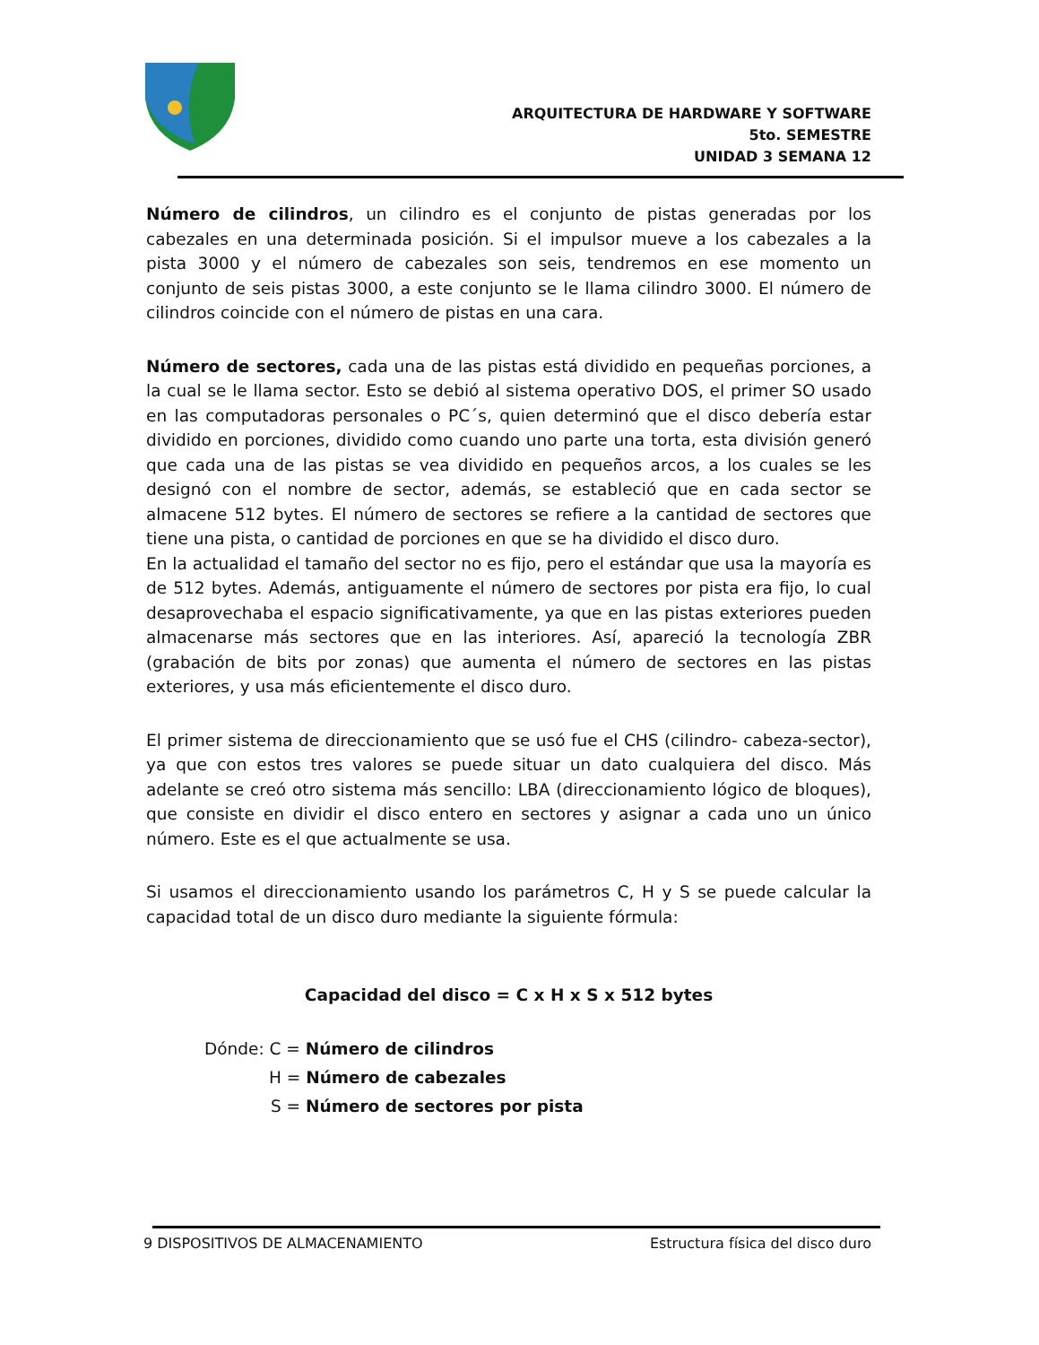ARQUITECTURA DE HARDWARE Y SOFTWARE
5to. SEMESTRE
UNIDAD 3 SEMANA 12
Número de cilindros, un cilindro es el conjunto de pistas generadas por los cabezales en una determinada posición. Si el impulsor mueve a los cabezales a la pista 3000 y el número de cabezales son seis, tendremos en ese momento un conjunto de seis pistas 3000, a este conjunto se le llama cilindro 3000. El número de cilindros coincide con el número de pistas en una cara.
Número de sectores, cada una de las pistas está dividido en pequeñas porciones, a la cual se le llama sector. Esto se debió al sistema operativo DOS, el primer SO usado en las computadoras personales o PC´s, quien determinó que el disco debería estar dividido en porciones, dividido como cuando uno parte una torta, esta división generó que cada una de las pistas se vea dividido en pequeños arcos, a los cuales se les designó con el nombre de sector, además, se estableció que en cada sector se almacene 512 bytes. El número de sectores se refiere a la cantidad de sectores que tiene una pista, o cantidad de porciones en que se ha dividido el disco duro.
En la actualidad el tamaño del sector no es fijo, pero el estándar que usa la mayoría es de 512 bytes. Además, antiguamente el número de sectores por pista era fijo, lo cual desaprovechaba el espacio significativamente, ya que en las pistas exteriores pueden almacenarse más sectores que en las interiores. Así, apareció la tecnología ZBR (grabación de bits por zonas) que aumenta el número de sectores en las pistas exteriores, y usa más eficientemente el disco duro.
El primer sistema de direccionamiento que se usó fue el CHS (cilindro- cabeza-sector), ya que con estos tres valores se puede situar un dato cualquiera del disco. Más adelante se creó otro sistema más sencillo: LBA (direccionamiento lógico de bloques), que consiste en dividir el disco entero en sectores y asignar a cada uno un único número. Este es el que actualmente se usa.
Si usamos el direccionamiento usando los parámetros C, H y S se puede calcular la capacidad total de un disco duro mediante la siguiente fórmula:
Capacidad del disco = C x H x S x 512 bytes
Dónde: C = Número de cilindros
H = Número de cabezales
S = Número de sectores por pista
9 DISPOSITIVOS DE ALMACENAMIENTO Estructura física del disco duro